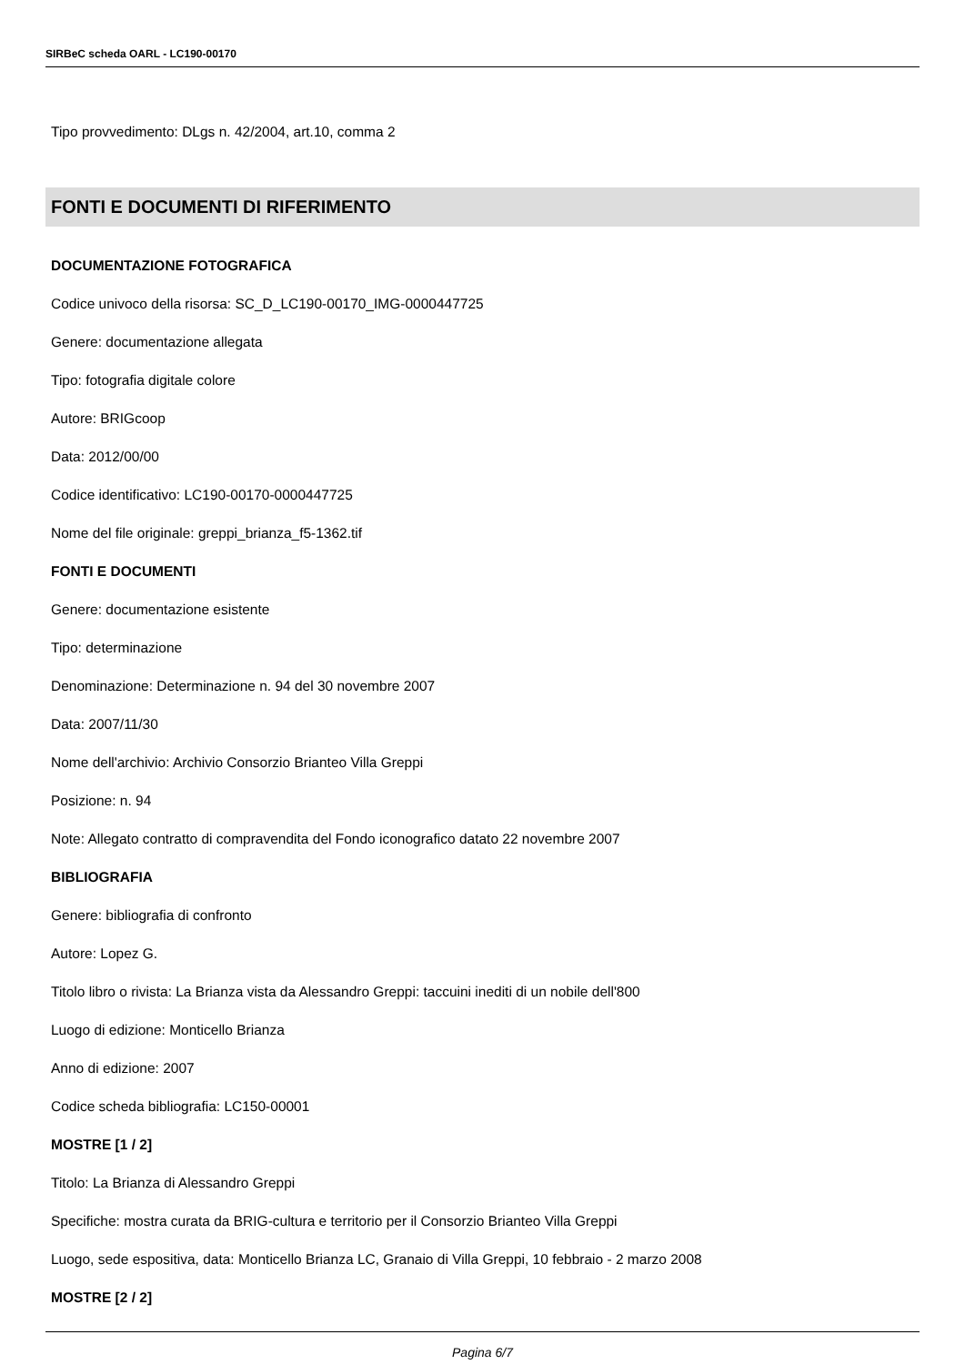SIRBeC scheda OARL - LC190-00170
Tipo provvedimento: DLgs n. 42/2004, art.10, comma 2
FONTI E DOCUMENTI DI RIFERIMENTO
DOCUMENTAZIONE FOTOGRAFICA
Codice univoco della risorsa: SC_D_LC190-00170_IMG-0000447725
Genere: documentazione allegata
Tipo: fotografia digitale colore
Autore: BRIGcoop
Data: 2012/00/00
Codice identificativo: LC190-00170-0000447725
Nome del file originale: greppi_brianza_f5-1362.tif
FONTI E DOCUMENTI
Genere: documentazione esistente
Tipo: determinazione
Denominazione: Determinazione n. 94 del 30 novembre 2007
Data: 2007/11/30
Nome dell'archivio: Archivio Consorzio Brianteo Villa Greppi
Posizione: n. 94
Note: Allegato contratto di compravendita del Fondo iconografico datato 22 novembre 2007
BIBLIOGRAFIA
Genere: bibliografia di confronto
Autore: Lopez G.
Titolo libro o rivista: La Brianza vista da Alessandro Greppi: taccuini inediti di un nobile dell'800
Luogo di edizione: Monticello Brianza
Anno di edizione: 2007
Codice scheda bibliografia: LC150-00001
MOSTRE [1 / 2]
Titolo: La Brianza di Alessandro Greppi
Specifiche: mostra curata da BRIG-cultura e territorio per il Consorzio Brianteo Villa Greppi
Luogo, sede espositiva, data: Monticello Brianza LC, Granaio di Villa Greppi, 10 febbraio - 2 marzo 2008
MOSTRE [2 / 2]
Pagina 6/7